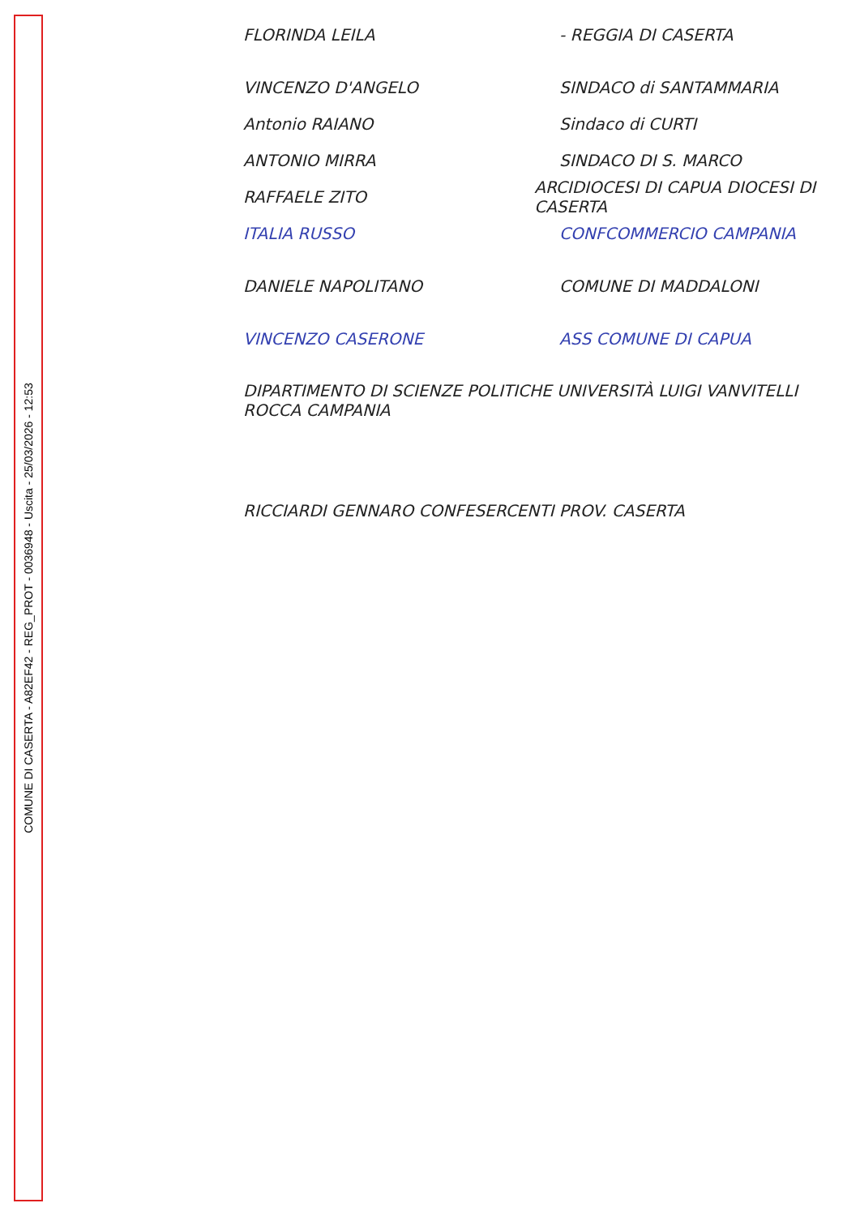COMUNE DI CASERTA - A82EF42 - REG_PROT - 0036948 - Uscita - 25/03/2026 - 12:53
FLORINDA LEILA - REGGIA DI CASERTA
VINCENZO D'ANGELO SINDACO di SANTAMMARIA
Antonio RAIANO Sindaco di CURTI
ANTONIO MIRRA SINDACO DI S. MARCO
RAFFAELE ZITO
ARCIDIOCESI DI CAPUA DIOCESI DI CASERTA
ITALIA RUSSO CONFCOMMERCIO CAMPANIA
DANIELE NAPOLITANO COMUNE DI MADDALONI
VINCENZO CASERONE ASS COMUNE DI CAPUA
DIPARTIMENTO DI SCIENZE POLITICHE UNIVERSITÀ LUIGI VANVITELLI ROCCA CAMPANIA
RICCIARDI GENNARO CONFESERCENTI PROV. CASERTA